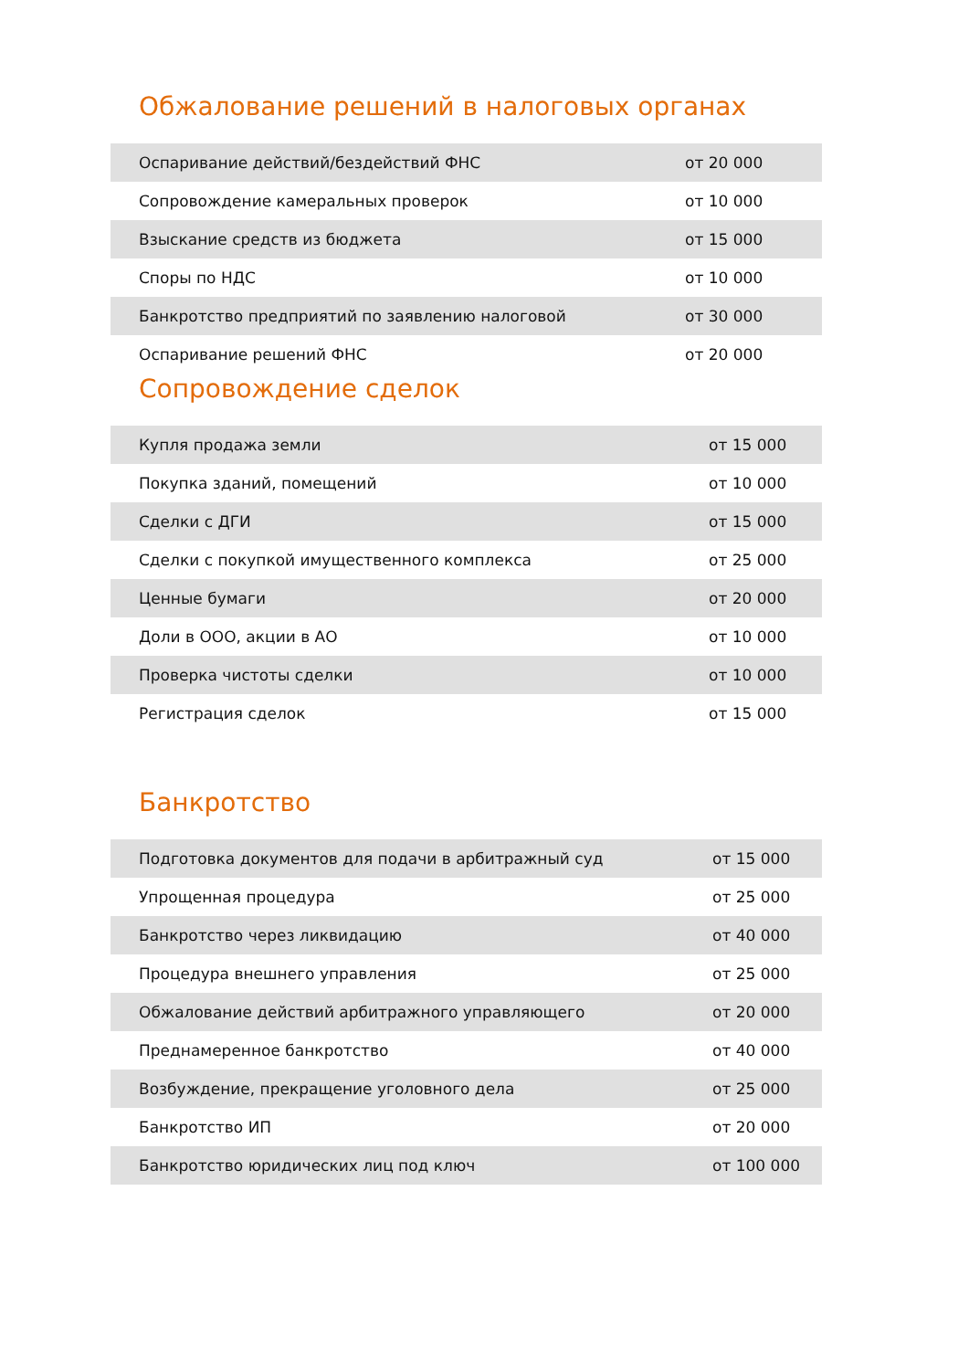Обжалование решений в налоговых органах
| Оспаривание действий/бездействий ФНС | от 20 000 |
| Сопровождение камеральных проверок | от 10 000 |
| Взыскание средств из бюджета | от 15 000 |
| Споры по НДС | от 10 000 |
| Банкротство предприятий по заявлению налоговой | от 30 000 |
| Оспаривание решений ФНС | от 20 000 |
Сопровождение сделок
| Купля продажа земли | от 15 000 |
| Покупка зданий, помещений | от 10 000 |
| Сделки с ДГИ | от 15 000 |
| Сделки с покупкой имущественного комплекса | от 25 000 |
| Ценные бумаги | от 20 000 |
| Доли в ООО, акции в АО | от 10 000 |
| Проверка чистоты сделки | от 10 000 |
| Регистрация сделок | от 15 000 |
Банкротство
| Подготовка документов для подачи в арбитражный суд | от 15 000 |
| Упрощенная процедура | от 25 000 |
| Банкротство через ликвидацию | от 40 000 |
| Процедура внешнего управления | от 25 000 |
| Обжалование действий арбитражного управляющего | от 20 000 |
| Преднамеренное банкротство | от 40 000 |
| Возбуждение, прекращение уголовного дела | от 25 000 |
| Банкротство ИП | от 20 000 |
| Банкротство юридических лиц под ключ | от 100 000 |